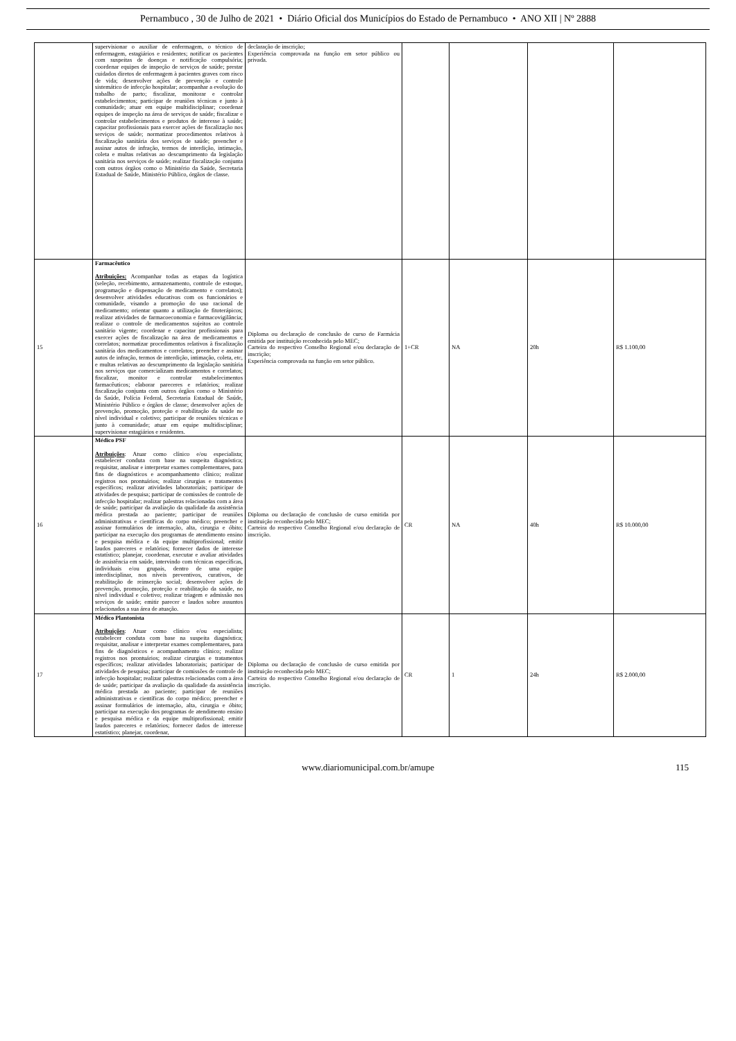Pernambuco , 30 de Julho de 2021 • Diário Oficial dos Municípios do Estado de Pernambuco • ANO XII | Nº 2888
| | supervisionar o auxiliar de enfermagem, o técnico de enfermagem, estagiários e residentes; notificar os pacientes com suspeitas de doenças e notificação compulsória; coordenar equipes de inspeção de serviços de saúde; prestar cuidados diretos de enfermagem à pacientes graves com risco de vida; desenvolver ações de prevenção e controle sistemático de infecção hospitalar; acompanhar a evolução do trabalho de parto; fiscalizar, monitorar e controlar estabelecimentos; participar de reuniões técnicas e junto à comunidade; atuar em equipe multidisciplinar; coordenar equipes de inspeção na área de serviços de saúde; fiscalizar e controlar estabelecimentos e produtos de interesse à saúde; capacitar profissionais para exercer ações de fiscalização nos serviços de saúde; normatizar procedimentos relativos à fiscalização sanitária dos serviços de saúde; preencher e assinar autos de infração, termos de interdição, intimação, coleta e multas relativas ao descumprimento da legislação sanitária nos serviços de saúde; realizar fiscalização conjunta com outros órgãos como o Ministério da Saúde, Secretaria Estadual de Saúde, Ministério Público, órgãos de classe. | declaração de inscrição; Experiência comprovada na função em setor público ou privada. | | | | |
| 15 | Farmacêutico Atribuições: Acompanhar todas as etapas da logística (seleção, recebimento, armazenamento, controle de estoque, programação e dispensação de medicamento e correlatos); desenvolver atividades educativas com os funcionários e comunidade, visando a promoção do uso racional de medicamento; orientar quanto a utilização de fitoterápicos; realizar atividades de farmacoeconomia e farmacovigilância; realizar o controle de medicamentos sujeitos ao controle sanitário vigente; coordenar e capacitar profissionais para exercer ações de fiscalização na área de medicamentos e correlatos; normatizar procedimentos relativos à fiscalização sanitária dos medicamentos e correlatos; preencher e assinar autos de infração, termos de interdição, intimação, coleta, etc, e multas relativas ao descumprimento da legislação sanitária nos serviços que comercializam medicamentos e correlatos; fiscalizar, monitor e controlar estabelecimentos farmacêuticos; elaborar pareceres e relatórios; realizar fiscalização conjunta com outros órgãos como o Ministério da Saúde, Polícia Federal, Secretaria Estadual de Saúde, Ministério Público e órgãos de classe; desenvolver ações de prevenção, promoção, proteção e reabilitação da saúde no nível individual e coletivo; participar de reuniões técnicas e junto à comunidade; atuar em equipe multidisciplinar; supervisionar estagiários e residentes. | Diploma ou declaração de conclusão de curso de Farmácia emitida por instituição reconhecida pelo MEC; Carteira do respectivo Conselho Regional e/ou declaração de inscrição; Experiência comprovada na função em setor público. | 1+CR | NA | 20h | R$ 1.100,00 |
| 16 | Médico PSF Atribuições : Atuar como clínico e/ou especialista; estabelecer conduta com base na suspeita diagnóstica; requisitar, analisar e interpretar exames complementares, para fins de diagnósticos e acompanhamento clínico; realizar registros nos prontuários; realizar cirurgias e tratamentos específicos; realizar atividades laboratoriais; participar de atividades de pesquisa; participar de comissões de controle de infecção hospitalar; realizar palestras relacionadas com a área de saúde; participar da avaliação da qualidade da assistência médica prestada ao paciente; participar de reuniões administrativas e científicas do corpo médico; preencher e assinar formulários de internação, alta, cirurgia e óbito; participar na execução dos programas de atendimento ensino e pesquisa médica e da equipe multiprofissional; emitir laudos pareceres e relatórios; fornecer dados de interesse estatístico; planejar, coordenar, executar e avaliar atividades de assistência em saúde, intervindo com técnicas específicas, individuais e/ou grupais, dentro de uma equipe interdisciplinar, nos níveis preventivos, curativos, de reabilitação de reinserção social; desenvolver ações de prevenção, promoção, proteção e reabilitação da saúde, no nível individual e coletivo; realizar triagem e admissão nos serviços de saúde; emitir parecer e laudos sobre assuntos relacionados a sua área de atuação. | Diploma ou declaração de conclusão de curso emitida por instituição reconhecida pelo MEC; Carteira do respectivo Conselho Regional e/ou declaração de inscrição. | CR | NA | 40h | R$ 10.000,00 |
| 17 | Médico Plantonista Atribuições : Atuar como clínico e/ou especialista; estabelecer conduta com base na suspeita diagnóstica; requisitar, analisar e interpretar exames complementares, para fins de diagnósticos e acompanhamento clínico; realizar registros nos prontuários; realizar cirurgias e tratamentos específicos; realizar atividades laboratoriais; participar de atividades de pesquisa; participar de comissões de controle de infecção hospitalar; realizar palestras relacionadas com a área de saúde; participar da avaliação da qualidade da assistência médica prestada ao paciente; participar de reuniões administrativas e científicas do corpo médico; preencher e assinar formulários de internação, alta, cirurgia e óbito; participar na execução dos programas de atendimento ensino e pesquisa médica e da equipe multiprofissional; emitir laudos pareceres e relatórios; fornecer dados de interesse estatístico; planejar, coordenar, | Diploma ou declaração de conclusão de curso emitida por instituição reconhecida pelo MEC; Carteira do respectivo Conselho Regional e/ou declaração de inscrição. | CR | 1 | 24h | R$ 2.000,00 |
www.diariomunicipal.com.br/amupe 115